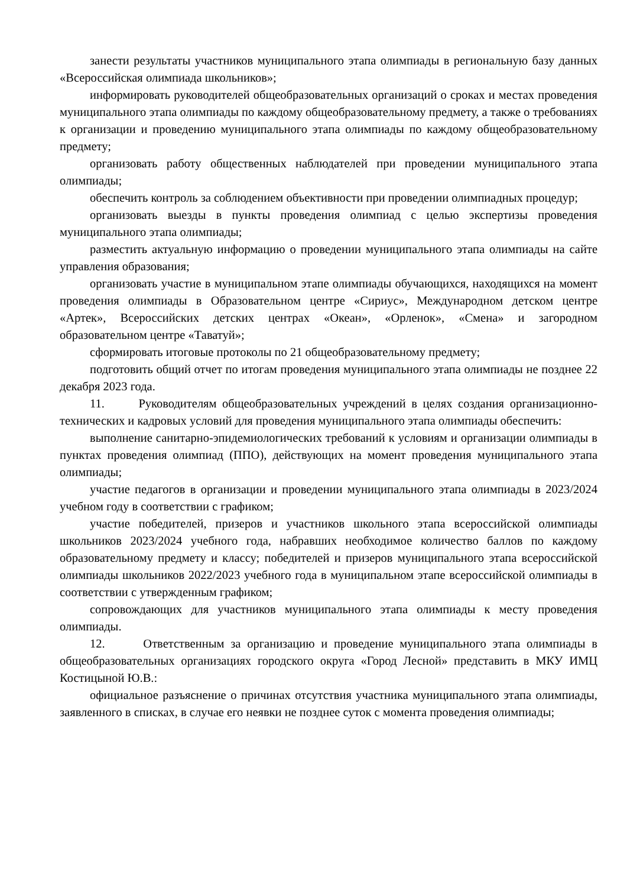занести результаты участников муниципального этапа олимпиады в региональную базу данных «Всероссийская олимпиада школьников»;
информировать руководителей общеобразовательных организаций о сроках и местах проведения муниципального этапа олимпиады по каждому общеобразовательному предмету, а также о требованиях к организации и проведению муниципального этапа олимпиады по каждому общеобразовательному предмету;
организовать работу общественных наблюдателей при проведении муниципального этапа олимпиады;
обеспечить контроль за соблюдением объективности при проведении олимпиадных процедур;
организовать выезды в пункты проведения олимпиад с целью экспертизы проведения муниципального этапа олимпиады;
разместить актуальную информацию о проведении муниципального этапа олимпиады на сайте управления образования;
организовать участие в муниципальном этапе олимпиады обучающихся, находящихся на момент проведения олимпиады в Образовательном центре «Сириус», Международном детском центре «Артек», Всероссийских детских центрах «Океан», «Орленок», «Смена» и загородном образовательном центре «Таватуй»;
сформировать итоговые протоколы по 21 общеобразовательному предмету;
подготовить общий отчет по итогам проведения муниципального этапа олимпиады не позднее 22 декабря 2023 года.
11. Руководителям общеобразовательных учреждений в целях создания организационно-технических и кадровых условий для проведения муниципального этапа олимпиады обеспечить:
выполнение санитарно-эпидемиологических требований к условиям и организации олимпиады в пунктах проведения олимпиад (ППО), действующих на момент проведения муниципального этапа олимпиады;
участие педагогов в организации и проведении муниципального этапа олимпиады в 2023/2024 учебном году в соответствии с графиком;
участие победителей, призеров и участников школьного этапа всероссийской олимпиады школьников 2023/2024 учебного года, набравших необходимое количество баллов по каждому образовательному предмету и классу; победителей и призеров муниципального этапа всероссийской олимпиады школьников 2022/2023 учебного года в муниципальном этапе всероссийской олимпиады в соответствии с утвержденным графиком;
сопровождающих для участников муниципального этапа олимпиады к месту проведения олимпиады.
12. Ответственным за организацию и проведение муниципального этапа олимпиады в общеобразовательных организациях городского округа «Город Лесной» представить в МКУ ИМЦ Костицыной Ю.В.:
официальное разъяснение о причинах отсутствия участника муниципального этапа олимпиады, заявленного в списках, в случае его неявки не позднее суток с момента проведения олимпиады;